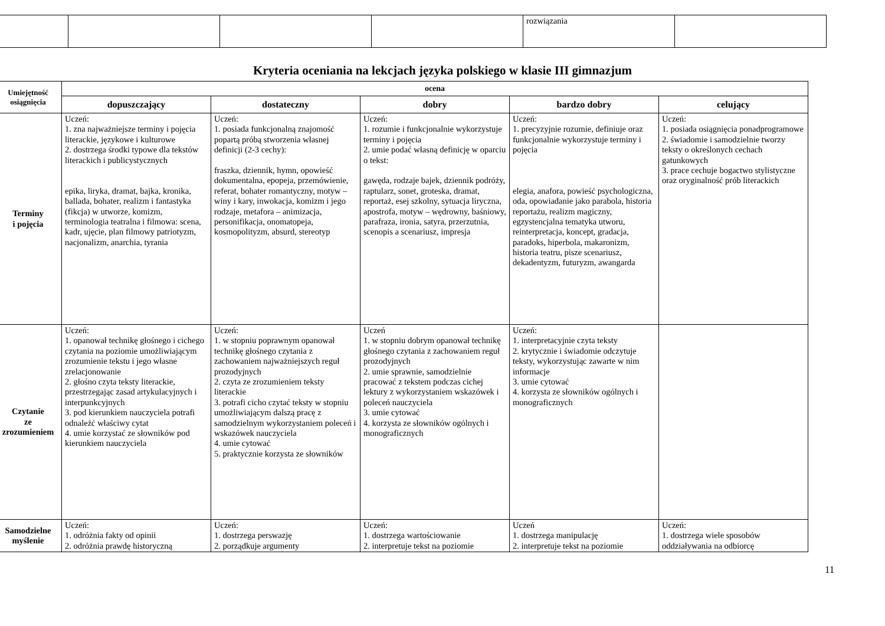| | | | | rozwiązania | |
Kryteria oceniania na lekcjach języka polskiego w klasie III gimnazjum
| Umiejętność osiągnięcia | ocena | | | | |
| --- | --- | --- | --- | --- | --- |
| | dopuszczający | dostateczny | dobry | bardzo dobry | celujący |
| Terminy i pojęcia | Uczeń: 1. zna najważniejsze terminy i pojęcia literackie, językowe i kulturowe 2. dostrzega środki typowe dla tekstów literackich i publicystycznych epika, liryka, dramat, bajka, kronika, ballada, bohater, realizm i fantastyka (fikcja) w utworze, komizm, terminologia teatralna i filmowa: scena, kadr, ujęcie, plan filmowy patriotyzm, nacjonalizm, anarchia, tyrania | Uczeń: 1. posiada funkcjonalną znajomość popartą próbą stworzenia własnej definicji (2-3 cechy): fraszka, dziennik, hymn, opowieść dokumentalna, epopeja, przemówienie, referat, bohater romantyczny, motyw – winy i kary, inwokacja, komizm i jego rodzaje, metafora – animizacja, personifikacja, onomatopeja, kosmopolityzm, absurd, stereotyp | Uczeń: 1. rozumie i funkcjonalnie wykorzystuje terminy i pojęcia 2. umie podać własną definicję w oparciu o tekst: gawęda, rodzaje bajek, dziennik podróży, raptularz, sonet, groteska, dramat, reportaż, esej szkolny, sytuacja liryczna, apostrofa, motyw – wędrowny, baśniowy, parafraza, ironia, satyra, przerzutnia, scenopis a scenariusz, impresja | Uczeń: 1. precyzyjnie rozumie, definiuje oraz funkcjonalnie wykorzystuje terminy i pojęcia elegia, anafora, powieść psychologiczna, oda, opowiadanie jako parabola, historia reportażu, realizm magiczny, egzystencjalna tematyka utworu, reinterpretacja, koncept, gradacja, paradoks, hiperbola, makaronizm, historia teatru, pisze scenariusz, dekadentyzm, futuryzm, awangarda | Uczeń: 1. posiada osiągnięcia ponadprogramowe 2. świadomie i samodzielnie tworzy teksty o określonych cechach gatunkowych 3. prace cechuje bogactwo stylistyczne oraz oryginalność prób literackich |
| Czytanie ze zrozumieniem | Uczeń: 1. opanował technikę głośnego i cichego czytania na poziomie umożliwiającym zrozumienie tekstu i jego własne zrelacjonowanie 2. głośno czyta teksty literackie, przestrzegając zasad artykulacyjnych i interpunkcyjnych 3. pod kierunkiem nauczyciela potrafi odnaleźć właściwy cytat 4. umie korzystać ze słowników pod kierunkiem nauczyciela | Uczeń: 1. w stopniu poprawnym opanował technikę głośnego czytania z zachowaniem najważniejszych reguł prozodyjnych 2. czyta ze zrozumieniem teksty literackie 3. potrafi cicho czytać teksty w stopniu umożliwiającym dalszą pracę z samodzielnym wykorzystaniem poleceń i wskazówek nauczyciela 4. umie cytować 5. praktycznie korzysta ze słowników | Uczeń 1. w stopniu dobrym opanował technikę głośnego czytania z zachowaniem reguł prozodyjnych 2. umie sprawnie, samodzielnie pracować z tekstem podczas cichej lektury z wykorzystaniem wskazówek i poleceń nauczyciela 3. umie cytować 4. korzysta ze słowników ogólnych i monograficznych | Uczeń: 1. interpretacyjnie czyta teksty 2. krytycznie i świadomie odczytuje teksty, wykorzystując zawarte w nim informacje 3. umie cytować 4. korzysta ze słowników ogólnych i monograficznych | |
| Samodzielne myślenie | Uczeń: 1. odróżnia fakty od opinii 2. odróżnia prawdę historyczną | Uczeń: 1. dostrzega perswazję 2. porządkuje argumenty | Uczeń: 1. dostrzega wartościowanie 2. interpretuje tekst na poziomie | Uczeń 1. dostrzega manipulację 2. interpretuje tekst na poziomie | Uczeń: 1. dostrzega wiele sposobów oddziaływania na odbiorcę |
11